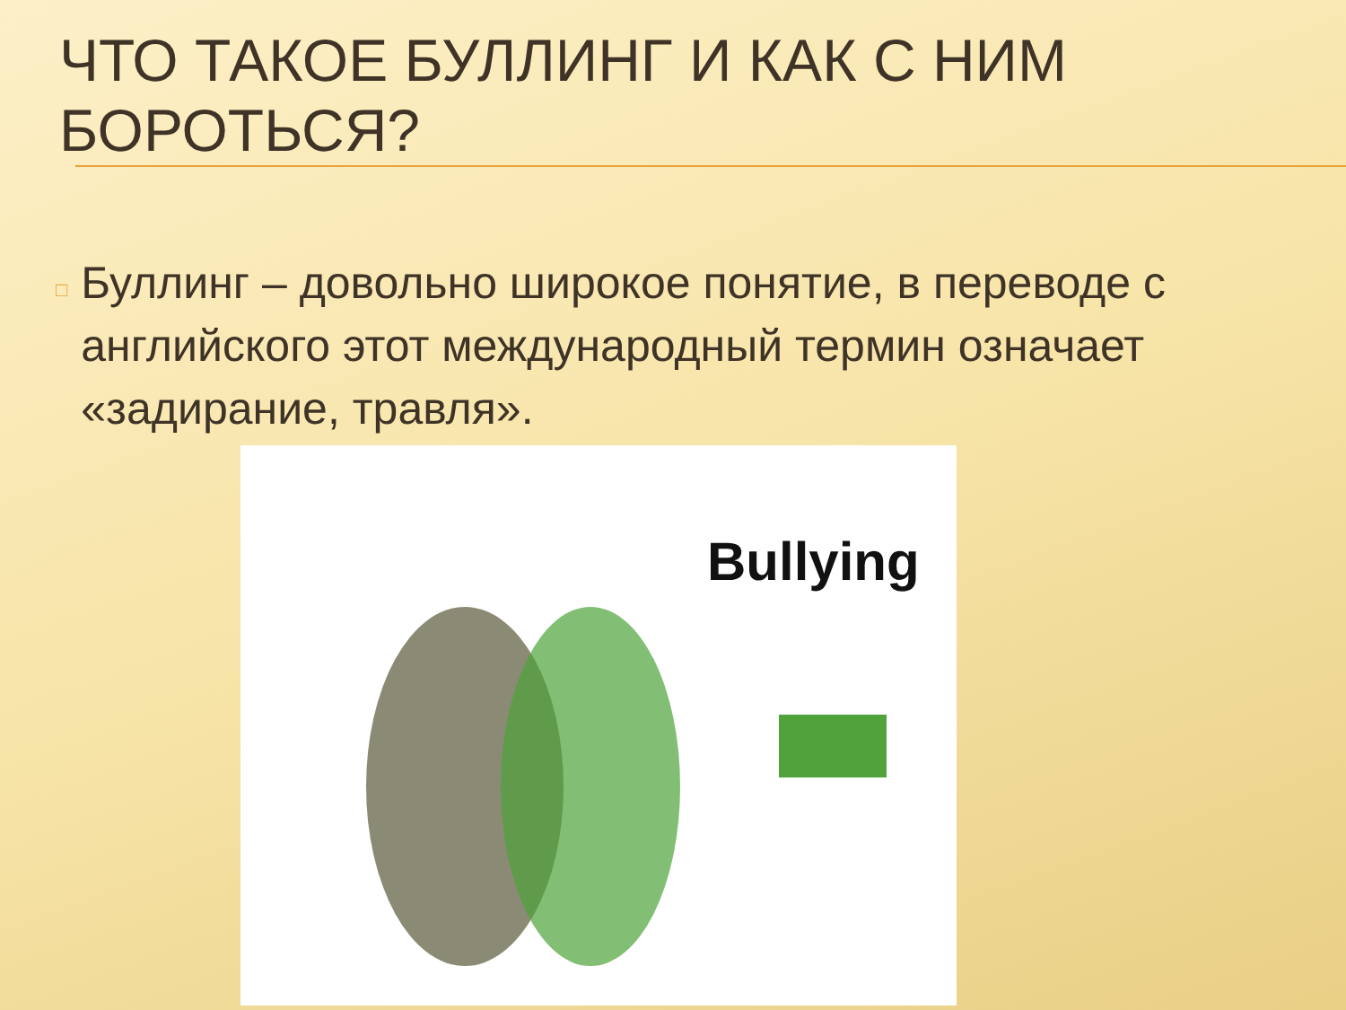ЧТО ТАКОЕ БУЛЛИНГ И КАК С НИМ БОРОТЬСЯ?
□
Буллинг – довольно широкое понятие, в переводе с английского этот международный термин означает «задирание, травля».
Bullying